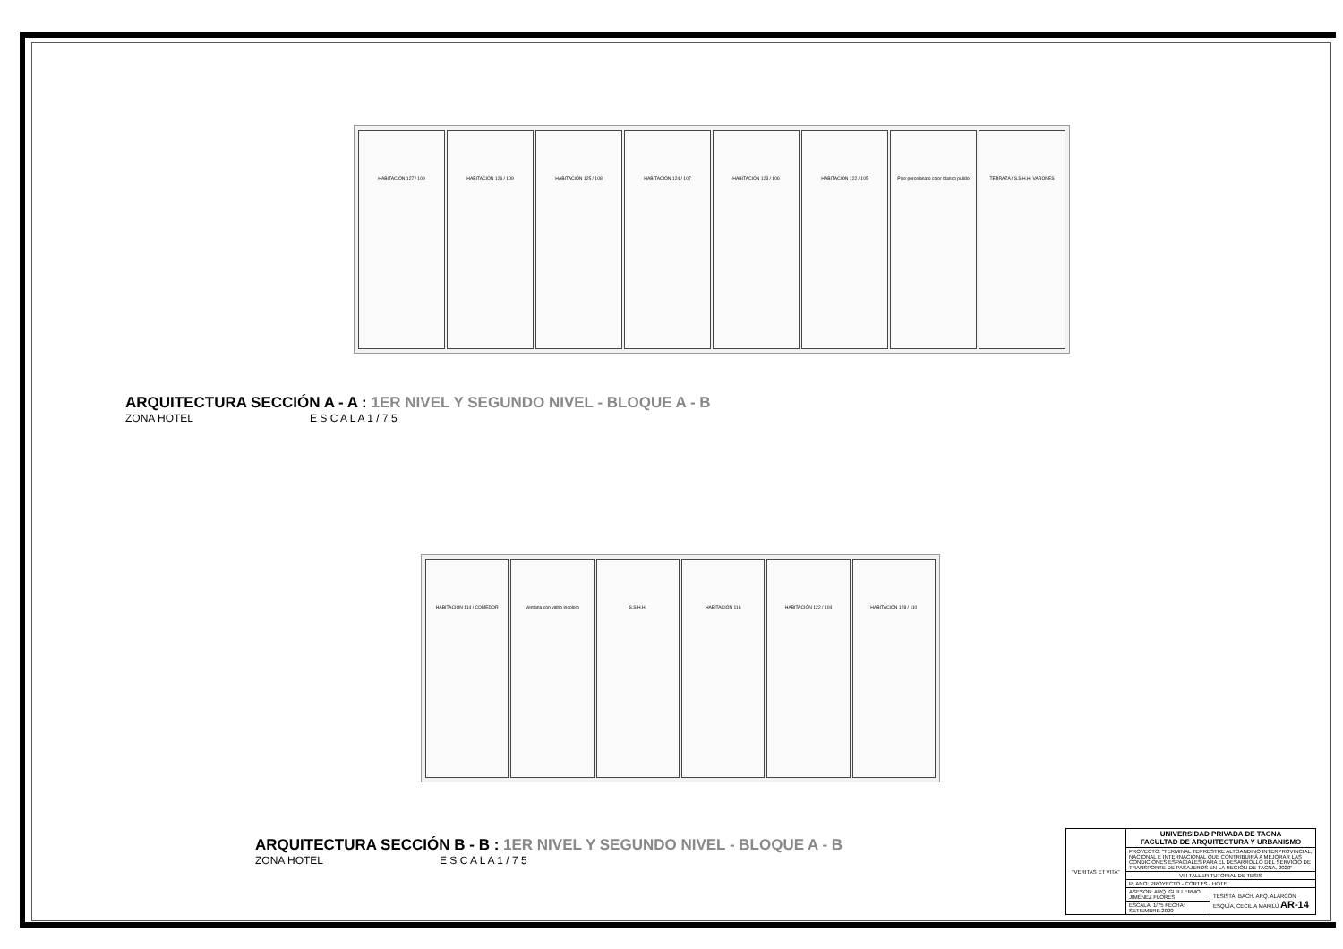HABITACIÓN 127 / 109
HABITACIÓN 126 / 109
HABITACIÓN 125 / 108
HABITACIÓN 124 / 107
HABITACIÓN 123 / 106
HABITACIÓN 122 / 105
Piso porcelanato color blanco pulido
TERRAZA / S.S.H.H. VARONES
ARQUITECTURA SECCIÓN A - A : 1ER NIVEL Y SEGUNDO NIVEL - BLOQUE A - B
ZONA HOTEL E S C A L A 1 / 7 5
HABITACIÓN 114 / COMEDOR
Ventana con vidrio incoloro
S.S.H.H.
HABITACIÓN 116
HABITACIÓN 122 / 104
HABITACIÓN 128 / 110
ARQUITECTURA SECCIÓN B - B : 1ER NIVEL Y SEGUNDO NIVEL - BLOQUE A - B
ZONA HOTEL E S C A L A 1 / 7 5
| "VERITAS ET VITA" | UNIVERSIDAD PRIVADA DE TACNA FACULTAD DE ARQUITECTURA Y URBANISMO | |
| | PROYECTO: "TERMINAL TERRESTRE ALTOANDINO INTERPROVINCIAL, NACIONAL E INTERNACIONAL QUE CONTRIBUIRÁ A MEJORAR LAS CONDICIONES ESPACIALES PARA EL DESARROLLO DEL SERVICIO DE TRANSPORTE DE PASAJEROS EN LA REGIÓN DE TACNA, 2020" | |
| | VIII TALLER TUTORIAL DE TESIS | |
| | PLANO: PROYECTO - CORTES - HOTEL | |
| | ASESOR: ARQ. GUILLERMO JIMÉNEZ FLORES | TESISTA: BACH. ARQ. ALARCÓN ESQUÍA, CECILIA MARILÚ AR-14 |
| | ESCALA: 1/75 FECHA: SETIEMBRE 2020 | |